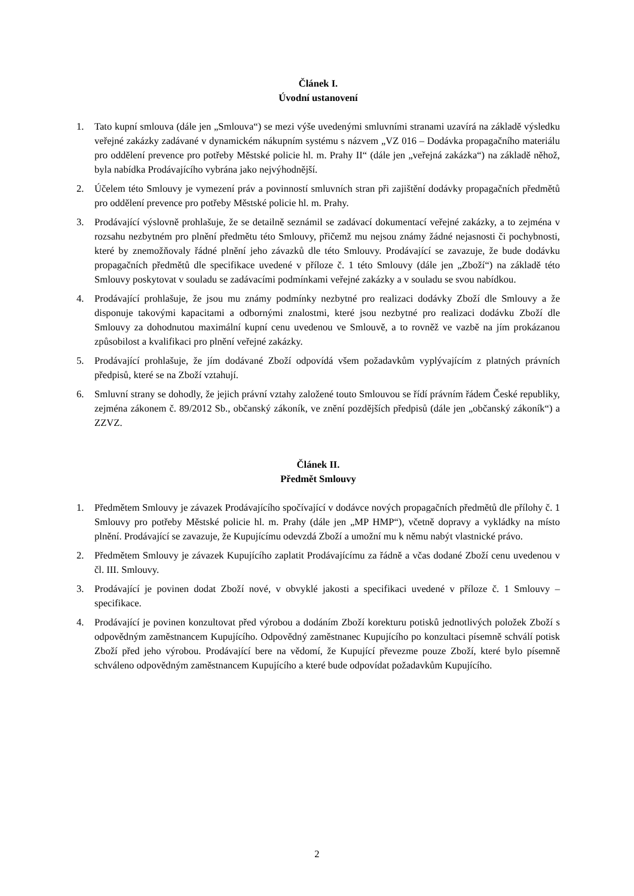Článek I.
Úvodní ustanovení
1. Tato kupní smlouva (dále jen „Smlouva“) se mezi výše uvedenými smluvními stranami uzavírá na základě výsledku veřejné zakázky zadávané v dynamickém nákupním systému s názvem „VZ 016 – Dodávka propagačního materiálu pro oddělení prevence pro potřeby Městské policie hl. m. Prahy II“ (dále jen „veřejná zakázka“) na základě něhož, byla nabídka Prodávajícího vybrána jako nejvýhodnější.
2. Účelem této Smlouvy je vymezení práv a povinností smluvních stran při zajištění dodávky propagačních předmětů pro oddělení prevence pro potřeby Městské policie hl. m. Prahy.
3. Prodávající výslovně prohlašuje, že se detailně seznámil se zadávací dokumentací veřejné zakázky, a to zejména v rozsahu nezbytném pro plnění předmětu této Smlouvy, přičemž mu nejsou známy žádné nejasnosti či pochybnosti, které by znemožňovaly řádné plnění jeho závazků dle této Smlouvy. Prodávající se zavazuje, že bude dodávku propagačních předmětů dle specifikace uvedené v příloze č. 1 této Smlouvy (dále jen „Zboží“) na základě této Smlouvy poskytovat v souladu se zadávacími podmínkami veřejné zakázky a v souladu se svou nabídkou.
4. Prodávající prohlašuje, že jsou mu známy podmínky nezbytné pro realizaci dodávky Zboží dle Smlouvy a že disponuje takovými kapacitami a odbornými znalostmi, které jsou nezbytné pro realizaci dodávku Zboží dle Smlouvy za dohodnutou maximální kupní cenu uvedenou ve Smlouvě, a to rovněž ve vazbě na jím prokázanou způsobilost a kvalifikaci pro plnění veřejné zakázky.
5. Prodávající prohlašuje, že jím dodávané Zboží odpovídá všem požadavkům vyplývajícím z platných právních předpisů, které se na Zboží vztahují.
6. Smluvní strany se dohodly, že jejich právní vztahy založené touto Smlouvou se řídí právním řádem České republiky, zejména zákonem č. 89/2012 Sb., občanský zákoník, ve znění pozdějších předpisů (dále jen „občanský zákoník“) a ZZVZ.
Článek II.
Předmět Smlouvy
1. Předmětem Smlouvy je závazek Prodávajícího spočívající v dodávce nových propagačních předmětů dle přílohy č. 1 Smlouvy pro potřeby Městské policie hl. m. Prahy (dále jen „MP HMP“), včetně dopravy a vykládky na místo plnění. Prodávající se zavazuje, že Kupujícímu odevzdá Zboží a umožní mu k němu nabýt vlastnické právo.
2. Předmětem Smlouvy je závazek Kupujícího zaplatit Prodávajícímu za řádně a včas dodané Zboží cenu uvedenou v čl. III. Smlouvy.
3. Prodávající je povinen dodat Zboží nové, v obvyklé jakosti a specifikaci uvedené v příloze č. 1 Smlouvy – specifikace.
4. Prodávající je povinen konzultovat před výrobou a dodáním Zboží korekturu potisků jednotlivých položek Zboží s odpovědným zaměstnancem Kupujícího. Odpovědný zaměstnanec Kupujícího po konzultaci písemně schválí potisk Zboží před jeho výrobou. Prodávající bere na vědomí, že Kupující převezme pouze Zboží, které bylo písemně schváleno odpovědným zaměstnancem Kupujícího a které bude odpovídat požadavkům Kupujícího.
2